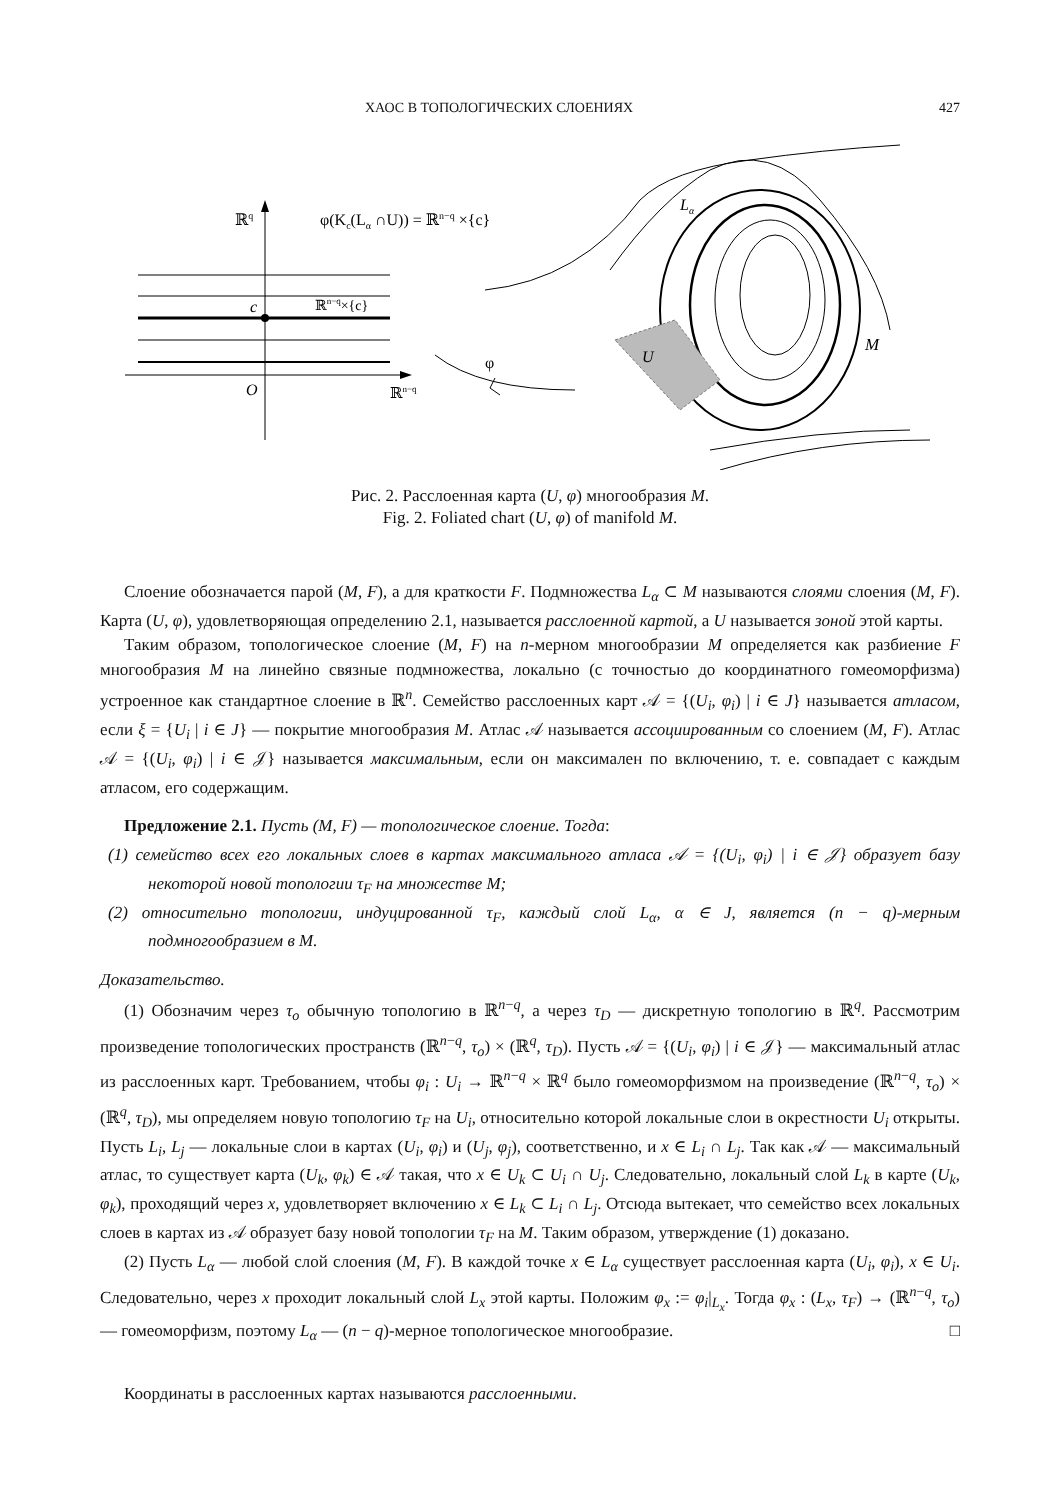ХАОС В ТОПОЛОГИЧЕСКИХ СЛОЕНИЯХ 427
ℝq
φ(Kc(Lα ∩U)) = ℝn−q ×{c}
c
ℝn−q×{c}
O
ℝn−q
φ
U
Lα
M
Рис. 2. Расслоенная карта (U, φ) многообразия M.
Fig. 2. Foliated chart (U, φ) of manifold M.
Слоение обозначается парой (M, F), а для краткости F. Подмножества L<sub>α</sub> ⊂ M называются слоями слоения (M, F). Карта (U, φ), удовлетворяющая определению 2.1, называется расслоенной картой, а U называется зоной этой карты.
Таким образом, топологическое слоение (M, F) на n-мерном многообразии M определяется как разбиение F многообразия M на линейно связные подмножества, локально (с точностью до координатного гомеоморфизма) устроенное как стандартное слоение в ℝ<sup>n</sup>. Семейство расслоенных карт 𝒜 = {(U<sub>i</sub>, φ<sub>i</sub>) | i ∈ J} называется атласом, если ξ = {U<sub>i</sub> | i ∈ J} — покрытие многообразия M. Атлас 𝒜 называется ассоциированным со слоением (M, F). Атлас 𝒜 = {(U<sub>i</sub>, φ<sub>i</sub>) | i ∈ 𝒥} называется максимальным, если он максимален по включению, т. е. совпадает с каждым атласом, его содержащим.
Предложение 2.1. Пусть (M, F) — топологическое слоение. Тогда:
(1) семейство всех его локальных слоев в картах максимального атласа 𝒜 = {(U<sub>i</sub>, φ<sub>i</sub>) | i ∈ 𝒥} образует базу некоторой новой топологии τ<sub>F</sub> на множестве M;
(2) относительно топологии, индуцированной τ<sub>F</sub>, каждый слой L<sub>α</sub>, α ∈ J, является (n − q)-мерным подмногообразием в M.
Доказательство.
(1) Обозначим через τ<sub>o</sub> обычную топологию в ℝ<sup>n−q</sup>, а через τ<sub>D</sub> — дискретную топологию в ℝ<sup>q</sup>. Рассмотрим произведение топологических пространств (ℝ<sup>n−q</sup>, τ<sub>o</sub>) × (ℝ<sup>q</sup>, τ<sub>D</sub>). Пусть 𝒜 = {(U<sub>i</sub>, φ<sub>i</sub>) | i ∈ 𝒥} — максимальный атлас из расслоенных карт. Требованием, чтобы φ<sub>i</sub> : U<sub>i</sub> → ℝ<sup>n−q</sup> × ℝ<sup>q</sup> было гомеоморфизмом на произведение (ℝ<sup>n−q</sup>, τ<sub>o</sub>) × (ℝ<sup>q</sup>, τ<sub>D</sub>), мы определяем новую топологию τ<sub>F</sub> на U<sub>i</sub>, относительно которой локальные слои в окрестности U<sub>i</sub> открыты. Пусть L<sub>i</sub>, L<sub>j</sub> — локальные слои в картах (U<sub>i</sub>, φ<sub>i</sub>) и (U<sub>j</sub>, φ<sub>j</sub>), соответственно, и x ∈ L<sub>i</sub> ∩ L<sub>j</sub>. Так как 𝒜 — максимальный атлас, то существует карта (U<sub>k</sub>, φ<sub>k</sub>) ∈ 𝒜 такая, что x ∈ U<sub>k</sub> ⊂ U<sub>i</sub> ∩ U<sub>j</sub>. Следовательно, локальный слой L<sub>k</sub> в карте (U<sub>k</sub>, φ<sub>k</sub>), проходящий через x, удовлетворяет включению x ∈ L<sub>k</sub> ⊂ L<sub>i</sub> ∩ L<sub>j</sub>. Отсюда вытекает, что семейство всех локальных слоев в картах из 𝒜 образует базу новой топологии τ<sub>F</sub> на M. Таким образом, утверждение (1) доказано.
(2) Пусть L<sub>α</sub> — любой слой слоения (M, F). В каждой точке x ∈ L<sub>α</sub> существует расслоенная карта (U<sub>i</sub>, φ<sub>i</sub>), x ∈ U<sub>i</sub>. Следовательно, через x проходит локальный слой L<sub>x</sub> этой карты. Положим φ<sub>x</sub> := φ<sub>i</sub>|<sub>L<sub>x</sub></sub>. Тогда φ<sub>x</sub> : (L<sub>x</sub>, τ<sub>F</sub>) → (ℝ<sup>n−q</sup>, τ<sub>o</sub>) — гомеоморфизм, поэтому L<sub>α</sub> — (n − q)-мерное топологическое многообразие. □
Координаты в расслоенных картах называются расслоенными.